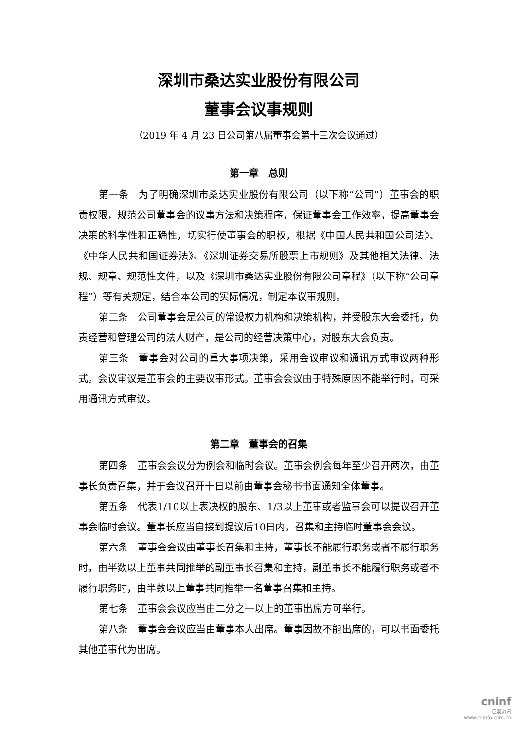深圳市桑达实业股份有限公司
董事会议事规则
（2019 年 4 月 23 日公司第八届董事会第十三次会议通过）
第一章　总则
第一条　为了明确深圳市桑达实业股份有限公司（以下称“公司”）董事会的职责权限，规范公司董事会的议事方法和决策程序，保证董事会工作效率，提高董事会决策的科学性和正确性，切实行使董事会的职权，根据《中国人民共和国公司法》、《中华人民共和国证券法》、《深圳证券交易所股票上市规则》及其他相关法律、法规、规章、规范性文件，以及《深圳市桑达实业股份有限公司章程》（以下称“公司章程”）等有关规定，结合本公司的实际情况，制定本议事规则。
第二条　公司董事会是公司的常设权力机构和决策机构，并受股东大会委托，负责经营和管理公司的法人财产，是公司的经营决策中心，对股东大会负责。
第三条　董事会对公司的重大事项决策，采用会议审议和通讯方式审议两种形式。会议审议是董事会的主要议事形式。董事会会议由于特殊原因不能举行时，可采用通讯方式审议。
第二章　董事会的召集
第四条　董事会会议分为例会和临时会议。董事会例会每年至少召开两次，由董事长负责召集，并于会议召开十日以前由董事会秘书书面通知全体董事。
第五条　代表1/10以上表决权的股东、1/3以上董事或者监事会可以提议召开董事会临时会议。董事长应当自接到提议后10日内，召集和主持临时董事会会议。
第六条　董事会会议由董事长召集和主持，董事长不能履行职务或者不履行职务时，由半数以上董事共同推举的副董事长召集和主持，副董事长不能履行职务或者不履行职务时，由半数以上董事共同推举一名董事召集和主持。
第七条　董事会会议应当由二分之一以上的董事出席方可举行。
第八条　董事会会议应当由董事本人出席。董事因故不能出席的，可以书面委托其他董事代为出席。
cninf
巨潮资讯
www.cninfo.com.cn